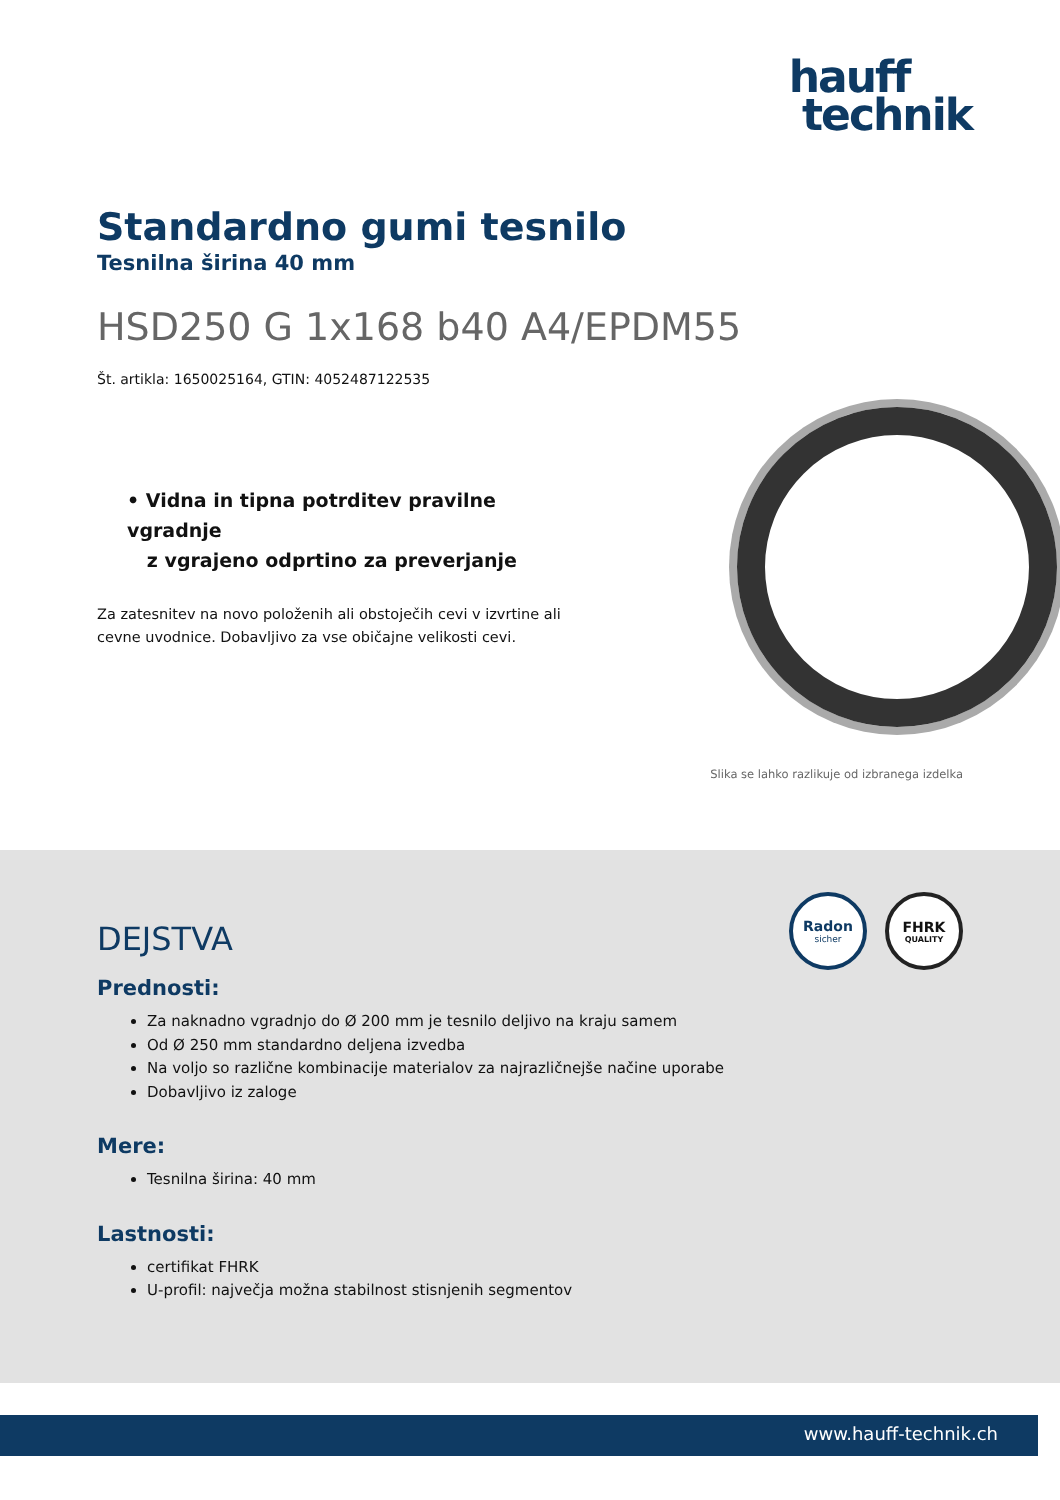hauff
technik
Standardno gumi tesnilo
Tesnilna širina 40 mm
HSD250 G 1x168 b40 A4/EPDM55
Št. artikla: 1650025164, GTIN: 4052487122535
• Vidna in tipna potrditev pravilne vgradnje
z vgrajeno odprtino za preverjanje
Za zatesnitev na novo položenih ali obstoječih cevi v izvrtine ali cevne uvodnice. Dobavljivo za vse običajne velikosti cevi.
Slika se lahko razlikuje od izbranega izdelka
Radon
sicher
FHRK
QUALITY
DEJSTVA
Prednosti:
Za naknadno vgradnjo do Ø 200 mm je tesnilo deljivo na kraju samem
Od Ø 250 mm standardno deljena izvedba
Na voljo so različne kombinacije materialov za najrazličnejše načine uporabe
Dobavljivo iz zaloge
Mere:
Tesnilna širina: 40 mm
Lastnosti:
certifikat FHRK
U-profil: največja možna stabilnost stisnjenih segmentov
www.hauff-technik.ch